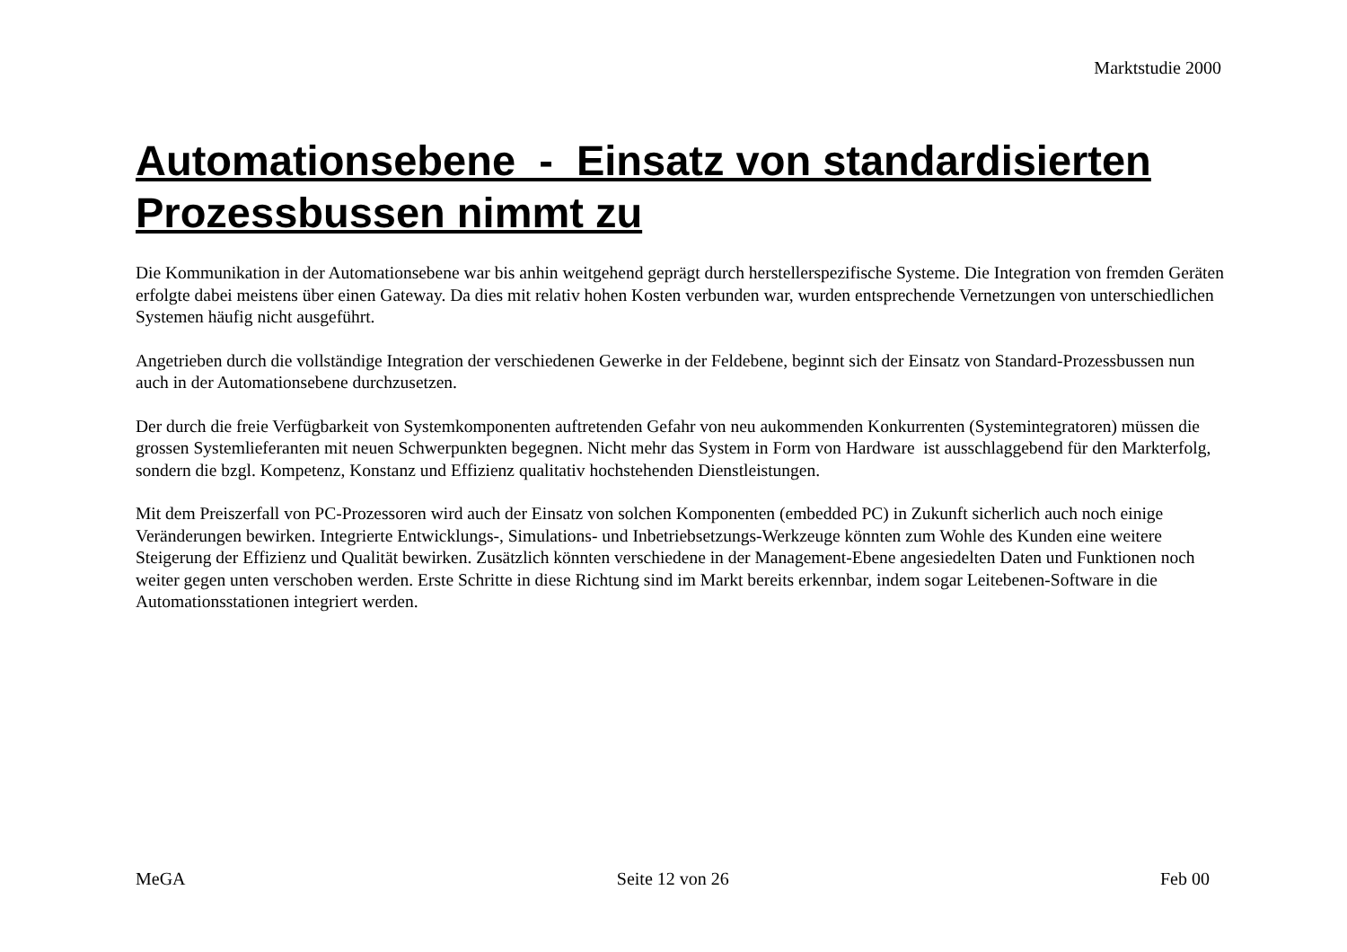Marktstudie 2000
Automationsebene - Einsatz von standardisierten Prozessbussen nimmt zu
Die Kommunikation in der Automationsebene war bis anhin weitgehend geprägt durch herstellerspezifische Systeme. Die Integration von fremden Geräten erfolgte dabei meistens über einen Gateway. Da dies mit relativ hohen Kosten verbunden war, wurden entsprechende Vernetzungen von unterschiedlichen Systemen häufig nicht ausgeführt.
Angetrieben durch die vollständige Integration der verschiedenen Gewerke in der Feldebene, beginnt sich der Einsatz von Standard-Prozessbussen nun auch in der Automationsebene durchzusetzen.
Der durch die freie Verfügbarkeit von Systemkomponenten auftretenden Gefahr von neu aukommenden Konkurrenten (Systemintegratoren) müssen die grossen Systemlieferanten mit neuen Schwerpunkten begegnen. Nicht mehr das System in Form von Hardware ist ausschlaggebend für den Markterfolg, sondern die bzgl. Kompetenz, Konstanz und Effizienz qualitativ hochstehenden Dienstleistungen.
Mit dem Preiszerfall von PC-Prozessoren wird auch der Einsatz von solchen Komponenten (embedded PC) in Zukunft sicherlich auch noch einige Veränderungen bewirken. Integrierte Entwicklungs-, Simulations- und Inbetriebsetzungs-Werkzeuge könnten zum Wohle des Kunden eine weitere Steigerung der Effizienz und Qualität bewirken. Zusätzlich könnten verschiedene in der Management-Ebene angesiedelten Daten und Funktionen noch weiter gegen unten verschoben werden. Erste Schritte in diese Richtung sind im Markt bereits erkennbar, indem sogar Leitebenen-Software in die Automationsstationen integriert werden.
MeGA Seite 12 von 26 Feb 00